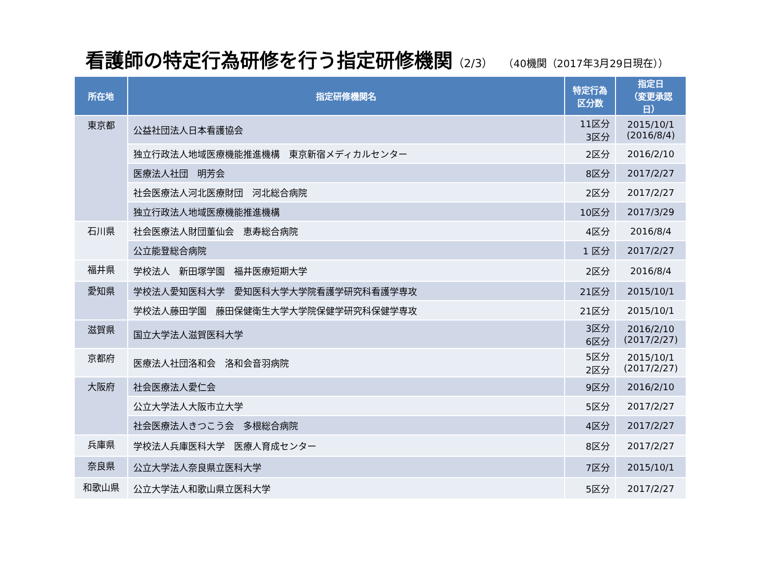看護師の特定行為研修を行う指定研修機関（2/3） （40機関（2017年3月29日現在））
| 所在地 | 指定研修機関名 | 特定行為 区分数 | 指定日 （変更承認日） |
| --- | --- | --- | --- |
| 東京都 | 公益社団法人日本看護協会 | 11区分 3区分 | 2015/10/1 (2016/8/4) |
| | 独立行政法人地域医療機能推進機構 東京新宿メディカルセンター | 2区分 | 2016/2/10 |
| | 医療法人社団 明芳会 | 8区分 | 2017/2/27 |
| | 社会医療法人河北医療財団 河北総合病院 | 2区分 | 2017/2/27 |
| | 独立行政法人地域医療機能推進機構 | 10区分 | 2017/3/29 |
| 石川県 | 社会医療法人財団董仙会 恵寿総合病院 | 4区分 | 2016/8/4 |
| | 公立能登総合病院 | 1 区分 | 2017/2/27 |
| 福井県 | 学校法人 新田塚学園 福井医療短期大学 | 2区分 | 2016/8/4 |
| 愛知県 | 学校法人愛知医科大学 愛知医科大学大学院看護学研究科看護学専攻 | 21区分 | 2015/10/1 |
| | 学校法人藤田学園 藤田保健衛生大学大学院保健学研究科保健学専攻 | 21区分 | 2015/10/1 |
| 滋賀県 | 国立大学法人滋賀医科大学 | 3区分 6区分 | 2016/2/10 (2017/2/27) |
| 京都府 | 医療法人社団洛和会 洛和会音羽病院 | 5区分 2区分 | 2015/10/1 (2017/2/27) |
| 大阪府 | 社会医療法人愛仁会 | 9区分 | 2016/2/10 |
| | 公立大学法人大阪市立大学 | 5区分 | 2017/2/27 |
| | 社会医療法人きつこう会 多根総合病院 | 4区分 | 2017/2/27 |
| 兵庫県 | 学校法人兵庫医科大学 医療人育成センター | 8区分 | 2017/2/27 |
| 奈良県 | 公立大学法人奈良県立医科大学 | 7区分 | 2015/10/1 |
| 和歌山県 | 公立大学法人和歌山県立医科大学 | 5区分 | 2017/2/27 |